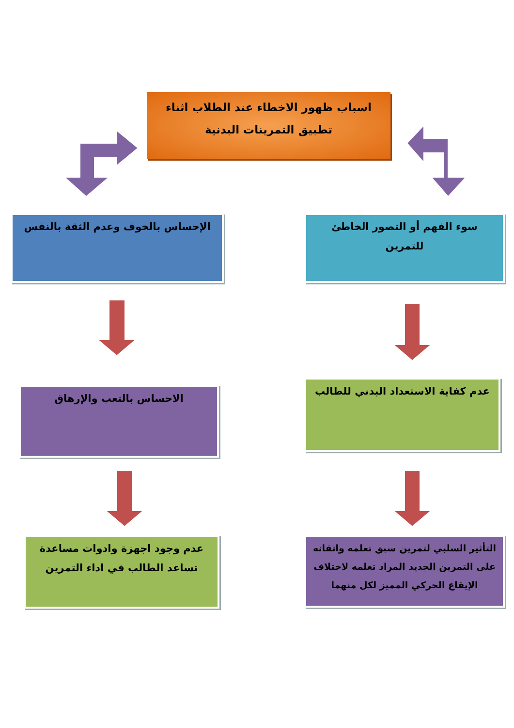اسباب ظهور الاخطاء عند الطلاب اثناء تطبيق التمرينات البدنية
سوء الفهم أو التصور الخاطئ للتمرين
الإحساس بالخوف وعدم الثقة بالنفس
عدم كفاية الاستعداد البدني للطالب
الاحساس بالتعب والإرهاق
التأثير السلبي لتمرين سبق تعلمه واتقانه على التمرين الجديد المراد تعلمه لاختلاف الإيقاع الحركي المميز لكل منهما
عدم وجود اجهزة وادوات مساعدة تساعد الطالب في اداء التمرين